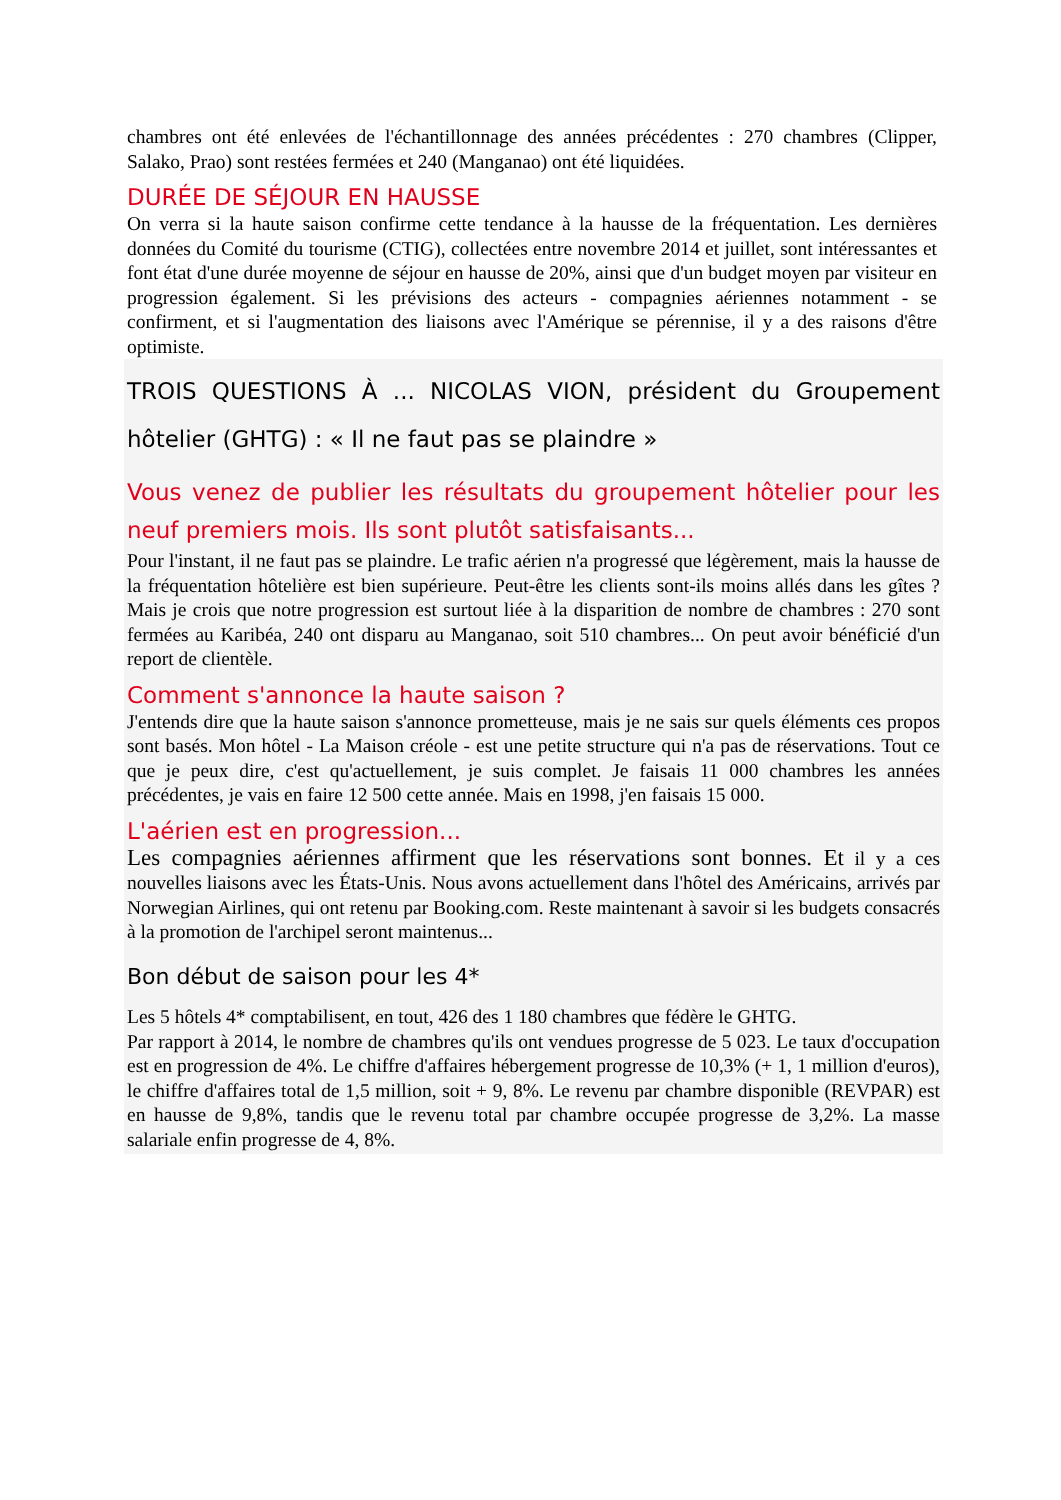chambres ont été enlevées de l'échantillonnage des années précédentes : 270 chambres (Clipper, Salako, Prao) sont restées fermées et 240 (Manganao) ont été liquidées.
DURÉE DE SÉJOUR EN HAUSSE
On verra si la haute saison confirme cette tendance à la hausse de la fréquentation. Les dernières données du Comité du tourisme (CTIG), collectées entre novembre 2014 et juillet, sont intéressantes et font état d'une durée moyenne de séjour en hausse de 20%, ainsi que d'un budget moyen par visiteur en progression également. Si les prévisions des acteurs - compagnies aériennes notamment - se confirment, et si l'augmentation des liaisons avec l'Amérique se pérennise, il y a des raisons d'être optimiste.
TROIS QUESTIONS À ... NICOLAS VION, président du Groupement hôtelier (GHTG) : « Il ne faut pas se plaindre »
Vous venez de publier les résultats du groupement hôtelier pour les neuf premiers mois. Ils sont plutôt satisfaisants...
Pour l'instant, il ne faut pas se plaindre. Le trafic aérien n'a progressé que légèrement, mais la hausse de la fréquentation hôtelière est bien supérieure. Peut-être les clients sont-ils moins allés dans les gîtes ? Mais je crois que notre progression est surtout liée à la disparition de nombre de chambres : 270 sont fermées au Karibéa, 240 ont disparu au Manganao, soit 510 chambres... On peut avoir bénéficié d'un report de clientèle.
Comment s'annonce la haute saison ?
J'entends dire que la haute saison s'annonce prometteuse, mais je ne sais sur quels éléments ces propos sont basés. Mon hôtel - La Maison créole - est une petite structure qui n'a pas de réservations. Tout ce que je peux dire, c'est qu'actuellement, je suis complet. Je faisais 11 000 chambres les années précédentes, je vais en faire 12 500 cette année. Mais en 1998, j'en faisais 15 000.
L'aérien est en progression...
Les compagnies aériennes affirment que les réservations sont bonnes. Et il y a ces nouvelles liaisons avec les États-Unis. Nous avons actuellement dans l'hôtel des Américains, arrivés par Norwegian Airlines, qui ont retenu par Booking.com. Reste maintenant à savoir si les budgets consacrés à la promotion de l'archipel seront maintenus...
Bon début de saison pour les 4*
Les 5 hôtels 4* comptabilisent, en tout, 426 des 1 180 chambres que fédère le GHTG.
Par rapport à 2014, le nombre de chambres qu'ils ont vendues progresse de 5 023. Le taux d'occupation est en progression de 4%. Le chiffre d'affaires hébergement progresse de 10,3% (+ 1, 1 million d'euros), le chiffre d'affaires total de 1,5 million, soit + 9, 8%. Le revenu par chambre disponible (REVPAR) est en hausse de 9,8%, tandis que le revenu total par chambre occupée progresse de 3,2%. La masse salariale enfin progresse de 4, 8%.